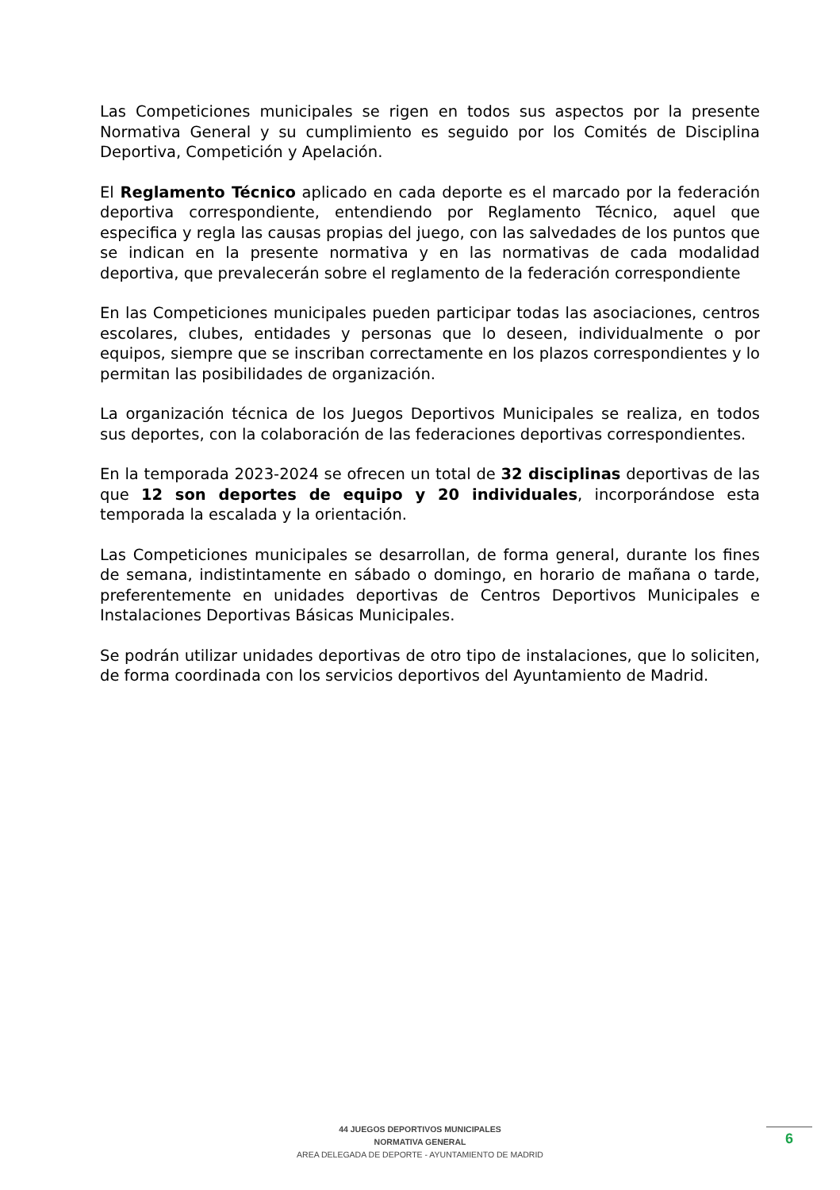Las Competiciones municipales se rigen en todos sus aspectos por la presente Normativa General y su cumplimiento es seguido por los Comités de Disciplina Deportiva, Competición y Apelación.
El Reglamento Técnico aplicado en cada deporte es el marcado por la federación deportiva correspondiente, entendiendo por Reglamento Técnico, aquel que especifica y regla las causas propias del juego, con las salvedades de los puntos que se indican en la presente normativa y en las normativas de cada modalidad deportiva, que prevalecerán sobre el reglamento de la federación correspondiente
En las Competiciones municipales pueden participar todas las asociaciones, centros escolares, clubes, entidades y personas que lo deseen, individualmente o por equipos, siempre que se inscriban correctamente en los plazos correspondientes y lo permitan las posibilidades de organización.
La organización técnica de los Juegos Deportivos Municipales se realiza, en todos sus deportes, con la colaboración de las federaciones deportivas correspondientes.
En la temporada 2023-2024 se ofrecen un total de 32 disciplinas deportivas de las que 12 son deportes de equipo y 20 individuales, incorporándose esta temporada la escalada y la orientación.
Las Competiciones municipales se desarrollan, de forma general, durante los fines de semana, indistintamente en sábado o domingo, en horario de mañana o tarde, preferentemente en unidades deportivas de Centros Deportivos Municipales e Instalaciones Deportivas Básicas Municipales.
Se podrán utilizar unidades deportivas de otro tipo de instalaciones, que lo soliciten, de forma coordinada con los servicios deportivos del Ayuntamiento de Madrid.
44 JUEGOS DEPORTIVOS MUNICIPALES
NORMATIVA GENERAL
AREA DELEGADA DE DEPORTE - AYUNTAMIENTO DE MADRID
6